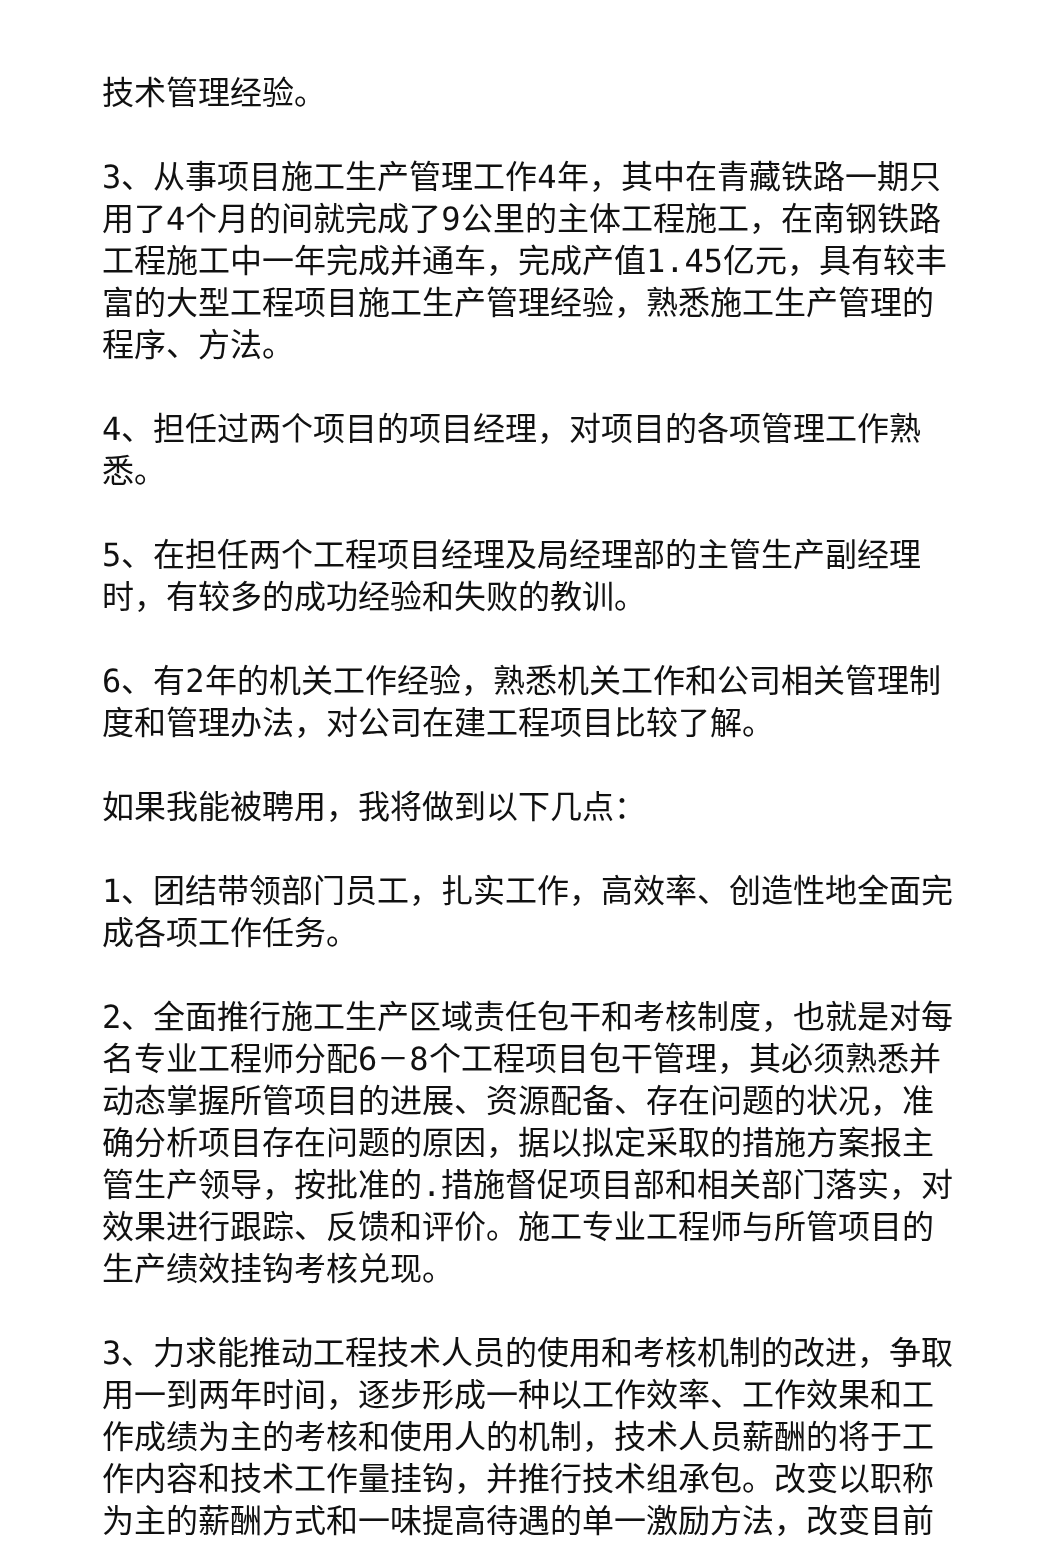技术管理经验。
3、从事项目施工生产管理工作4年，其中在青藏铁路一期只用了4个月的间就完成了9公里的主体工程施工，在南钢铁路工程施工中一年完成并通车，完成产值1.45亿元，具有较丰富的大型工程项目施工生产管理经验，熟悉施工生产管理的程序、方法。
4、担任过两个项目的项目经理，对项目的各项管理工作熟悉。
5、在担任两个工程项目经理及局经理部的主管生产副经理时，有较多的成功经验和失败的教训。
6、有2年的机关工作经验，熟悉机关工作和公司相关管理制度和管理办法，对公司在建工程项目比较了解。
如果我能被聘用，我将做到以下几点：
1、团结带领部门员工，扎实工作，高效率、创造性地全面完成各项工作任务。
2、全面推行施工生产区域责任包干和考核制度，也就是对每名专业工程师分配6－8个工程项目包干管理，其必须熟悉并动态掌握所管项目的进展、资源配备、存在问题的状况，准确分析项目存在问题的原因，据以拟定采取的措施方案报主管生产领导，按批准的.措施督促项目部和相关部门落实，对效果进行跟踪、反馈和评价。施工专业工程师与所管项目的生产绩效挂钩考核兑现。
3、力求能推动工程技术人员的使用和考核机制的改进，争取用一到两年时间，逐步形成一种以工作效率、工作效果和工作成绩为主的考核和使用人的机制，技术人员薪酬的将于工作内容和技术工作量挂钩，并推行技术组承包。改变以职称为主的薪酬方式和一味提高待遇的单一激励方法，改变目前